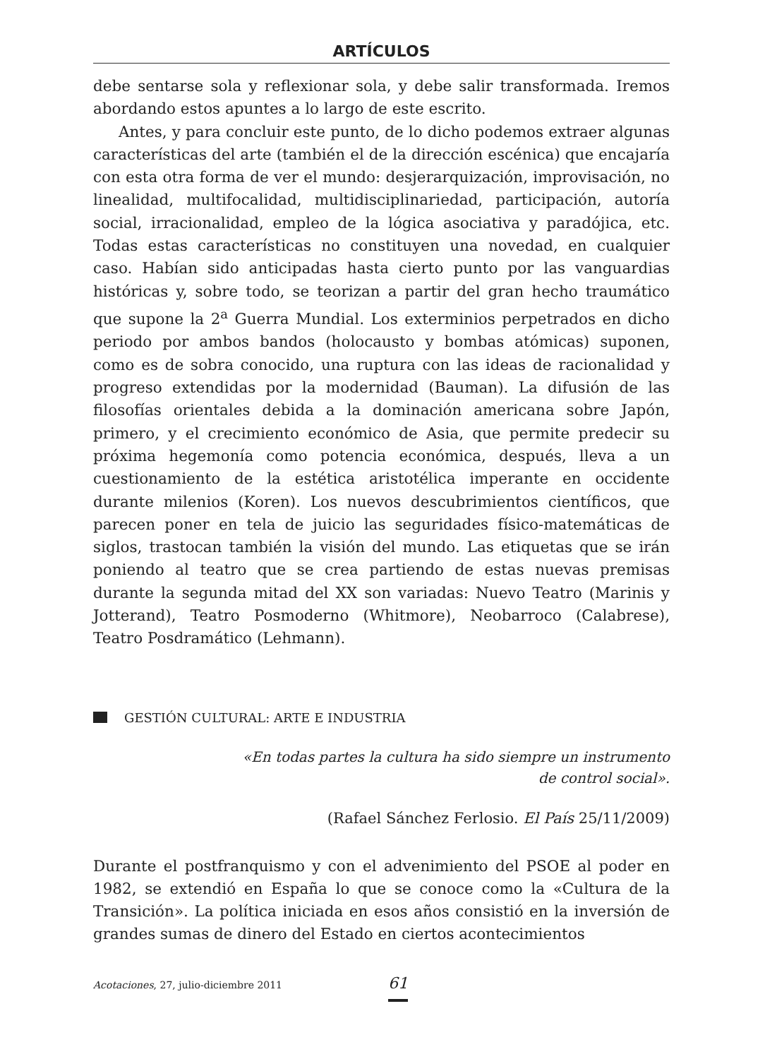ARTÍCULOS
debe sentarse sola y reflexionar sola, y debe salir transformada. Iremos abordando estos apuntes a lo largo de este escrito.
Antes, y para concluir este punto, de lo dicho podemos extraer algunas características del arte (también el de la dirección escénica) que encajaría con esta otra forma de ver el mundo: desjerarquización, improvisación, no linealidad, multifocalidad, multidisciplinariedad, participación, autoría social, irracionalidad, empleo de la lógica asociativa y paradójica, etc. Todas estas características no constituyen una novedad, en cualquier caso. Habían sido anticipadas hasta cierto punto por las vanguardias históricas y, sobre todo, se teorizan a partir del gran hecho traumático que supone la 2<sup>a</sup> Guerra Mundial. Los exterminios perpetrados en dicho periodo por ambos bandos (holocausto y bombas atómicas) suponen, como es de sobra conocido, una ruptura con las ideas de racionalidad y progreso extendidas por la modernidad (Bauman). La difusión de las filosofías orientales debida a la dominación americana sobre Japón, primero, y el crecimiento económico de Asia, que permite predecir su próxima hegemonía como potencia económica, después, lleva a un cuestionamiento de la estética aristotélica imperante en occidente durante milenios (Koren). Los nuevos descubrimientos científicos, que parecen poner en tela de juicio las seguridades físico-matemáticas de siglos, trastocan también la visión del mundo. Las etiquetas que se irán poniendo al teatro que se crea partiendo de estas nuevas premisas durante la segunda mitad del XX son variadas: Nuevo Teatro (Marinis y Jotterand), Teatro Posmoderno (Whitmore), Neobarroco (Calabrese), Teatro Posdramático (Lehmann).
GESTIÓN CULTURAL: ARTE E INDUSTRIA
«En todas partes la cultura ha sido siempre un instrumento
de control social».
(Rafael Sánchez Ferlosio. El País 25/11/2009)
Durante el postfranquismo y con el advenimiento del PSOE al poder en 1982, se extendió en España lo que se conoce como la «Cultura de la Transición». La política iniciada en esos años consistió en la inversión de grandes sumas de dinero del Estado en ciertos acontecimientos
Acotaciones, 27, julio-diciembre 2011 61